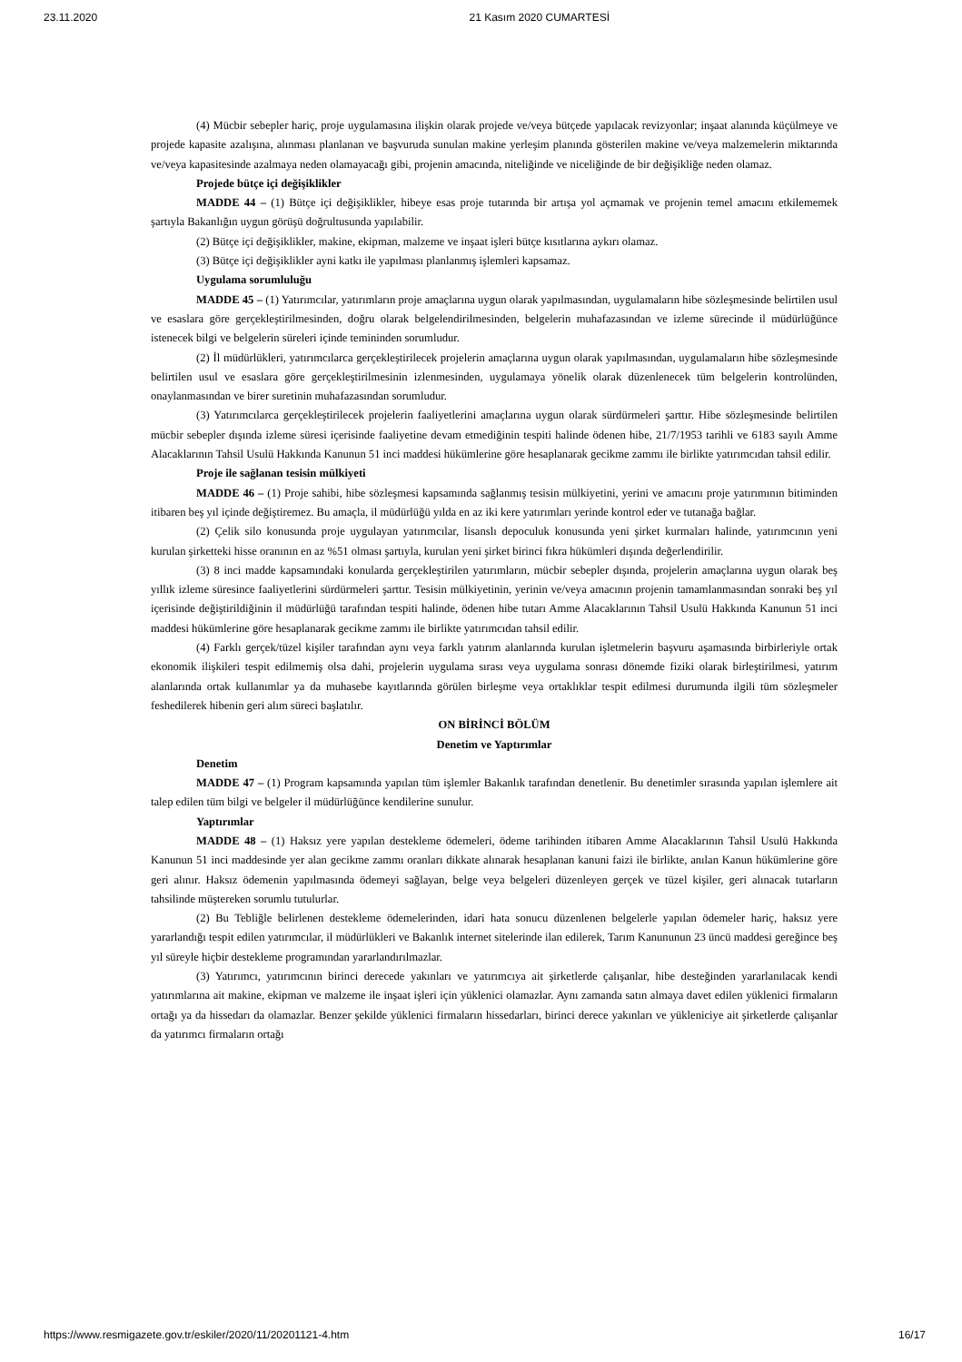23.11.2020 21 Kasım 2020 CUMARTESİ
(4) Mücbir sebepler hariç, proje uygulamasına ilişkin olarak projede ve/veya bütçede yapılacak revizyonlar; inşaat alanında küçülmeye ve projede kapasite azalışına, alınması planlanan ve başvuruda sunulan makine yerleşim planında gösterilen makine ve/veya malzemelerin miktarında ve/veya kapasitesinde azalmaya neden olamayacağı gibi, projenin amacında, niteliğinde ve niceliğinde de bir değişikliğe neden olamaz.
Projede bütçe içi değişiklikler
MADDE 44 – (1) Bütçe içi değişiklikler, hibeye esas proje tutarında bir artışa yol açmamak ve projenin temel amacını etkilememek şartıyla Bakanlığın uygun görüşü doğrultusunda yapılabilir.
(2) Bütçe içi değişiklikler, makine, ekipman, malzeme ve inşaat işleri bütçe kısıtlarına aykırı olamaz.
(3) Bütçe içi değişiklikler ayni katkı ile yapılması planlanmış işlemleri kapsamaz.
Uygulama sorumluluğu
MADDE 45 – (1) Yatırımcılar, yatırımların proje amaçlarına uygun olarak yapılmasından, uygulamaların hibe sözleşmesinde belirtilen usul ve esaslara göre gerçekleştirilmesinden, doğru olarak belgelendirilmesinden, belgelerin muhafazasından ve izleme sürecinde il müdürlüğünce istenecek bilgi ve belgelerin süreleri içinde temininden sorumludur.
(2) İl müdürlükleri, yatırımcılarca gerçekleştirilecek projelerin amaçlarına uygun olarak yapılmasından, uygulamaların hibe sözleşmesinde belirtilen usul ve esaslara göre gerçekleştirilmesinin izlenmesinden, uygulamaya yönelik olarak düzenlenecek tüm belgelerin kontrolünden, onaylanmasından ve birer suretinin muhafazasından sorumludur.
(3) Yatırımcılarca gerçekleştirilecek projelerin faaliyetlerini amaçlarına uygun olarak sürdürmeleri şarttır. Hibe sözleşmesinde belirtilen mücbir sebepler dışında izleme süresi içerisinde faaliyetine devam etmediğinin tespiti halinde ödenen hibe, 21/7/1953 tarihli ve 6183 sayılı Amme Alacaklarının Tahsil Usulü Hakkında Kanunun 51 inci maddesi hükümlerine göre hesaplanarak gecikme zammı ile birlikte yatırımcıdan tahsil edilir.
Proje ile sağlanan tesisin mülkiyeti
MADDE 46 – (1) Proje sahibi, hibe sözleşmesi kapsamında sağlanmış tesisin mülkiyetini, yerini ve amacını proje yatırımının bitiminden itibaren beş yıl içinde değiştiremez. Bu amaçla, il müdürlüğü yılda en az iki kere yatırımları yerinde kontrol eder ve tutanağa bağlar.
(2) Çelik silo konusunda proje uygulayan yatırımcılar, lisanslı depoculuk konusunda yeni şirket kurmaları halinde, yatırımcının yeni kurulan şirketteki hisse oranının en az %51 olması şartıyla, kurulan yeni şirket birinci fıkra hükümleri dışında değerlendirilir.
(3) 8 inci madde kapsamındaki konularda gerçekleştirilen yatırımların, mücbir sebepler dışında, projelerin amaçlarına uygun olarak beş yıllık izleme süresince faaliyetlerini sürdürmeleri şarttır. Tesisin mülkiyetinin, yerinin ve/veya amacının projenin tamamlanmasından sonraki beş yıl içerisinde değiştirildiğinin il müdürlüğü tarafından tespiti halinde, ödenen hibe tutarı Amme Alacaklarının Tahsil Usulü Hakkında Kanunun 51 inci maddesi hükümlerine göre hesaplanarak gecikme zammı ile birlikte yatırımcıdan tahsil edilir.
(4) Farklı gerçek/tüzel kişiler tarafından aynı veya farklı yatırım alanlarında kurulan işletmelerin başvuru aşamasında birbirleriyle ortak ekonomik ilişkileri tespit edilmemiş olsa dahi, projelerin uygulama sırası veya uygulama sonrası dönemde fiziki olarak birleştirilmesi, yatırım alanlarında ortak kullanımlar ya da muhasebe kayıtlarında görülen birleşme veya ortaklıklar tespit edilmesi durumunda ilgili tüm sözleşmeler feshedilerek hibenin geri alım süreci başlatılır.
ON BİRİNCİ BÖLÜM
Denetim ve Yaptırımlar
Denetim
MADDE 47 – (1) Program kapsamında yapılan tüm işlemler Bakanlık tarafından denetlenir. Bu denetimler sırasında yapılan işlemlere ait talep edilen tüm bilgi ve belgeler il müdürlüğünce kendilerine sunulur.
Yaptırımlar
MADDE 48 – (1) Haksız yere yapılan destekleme ödemeleri, ödeme tarihinden itibaren Amme Alacaklarının Tahsil Usulü Hakkında Kanunun 51 inci maddesinde yer alan gecikme zammı oranları dikkate alınarak hesaplanan kanuni faizi ile birlikte, anılan Kanun hükümlerine göre geri alınır. Haksız ödemenin yapılmasında ödemeyi sağlayan, belge veya belgeleri düzenleyen gerçek ve tüzel kişiler, geri alınacak tutarların tahsilinde müştereken sorumlu tutulurlar.
(2) Bu Tebliğle belirlenen destekleme ödemelerinden, idari hata sonucu düzenlenen belgelerle yapılan ödemeler hariç, haksız yere yararlandığı tespit edilen yatırımcılar, il müdürlükleri ve Bakanlık internet sitelerinde ilan edilerek, Tarım Kanununun 23 üncü maddesi gereğince beş yıl süreyle hiçbir destekleme programından yararlandırılmazlar.
(3) Yatırımcı, yatırımcının birinci derecede yakınları ve yatırımcıya ait şirketlerde çalışanlar, hibe desteğinden yararlanılacak kendi yatırımlarına ait makine, ekipman ve malzeme ile inşaat işleri için yüklenici olamazlar. Aynı zamanda satın almaya davet edilen yüklenici firmaların ortağı ya da hissedarı da olamazlar. Benzer şekilde yüklenici firmaların hissedarları, birinci derece yakınları ve yükleniciye ait şirketlerde çalışanlar da yatırımcı firmaların ortağı
https://www.resmigazete.gov.tr/eskiler/2020/11/20201121-4.htm 16/17